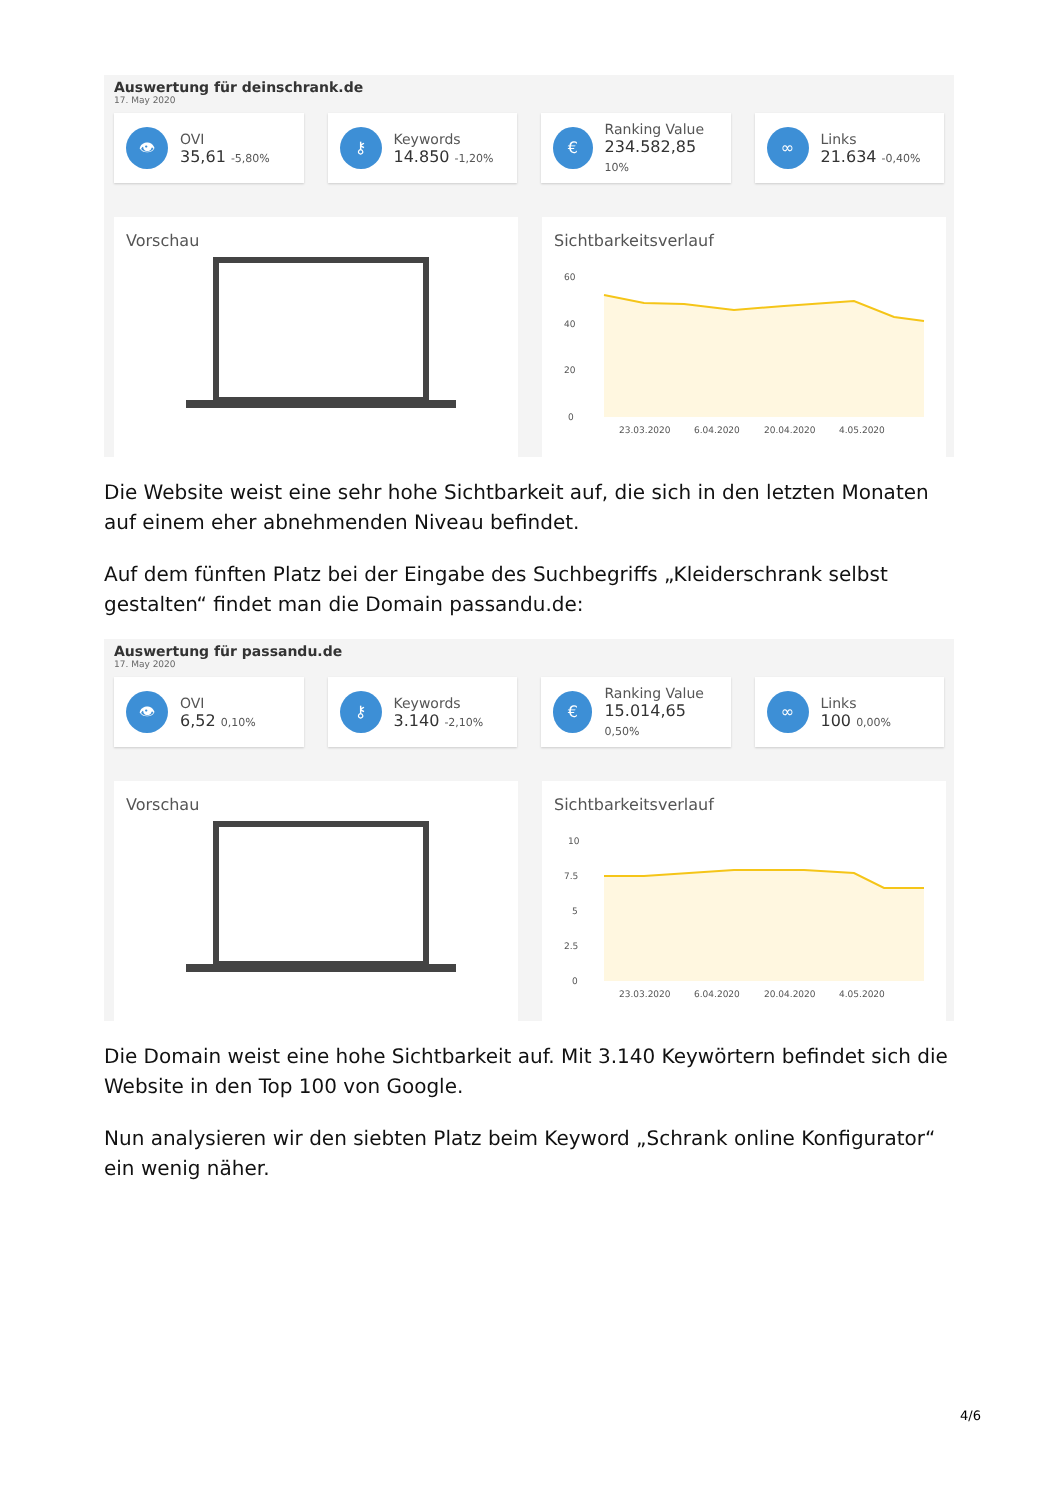Auswertung für deinschrank.de
17. May 2020
👁
OVI
35,61 -5,80%
⚷
Keywords
14.850 -1,20%
€
Ranking Value
234.582,85 10%
∞
Links
21.634 -0,40%
Vorschau Sichtbarkeitsverlauf
60
40
20
0
23.03.2020
6.04.2020
20.04.2020
4.05.2020
Die Website weist eine sehr hohe Sichtbarkeit auf, die sich in den letzten Monaten auf einem eher abnehmenden Niveau befindet.
Auf dem fünften Platz bei der Eingabe des Suchbegriffs „Kleiderschrank selbst gestalten“ findet man die Domain passandu.de:
Auswertung für passandu.de
17. May 2020
👁
OVI
6,52 0,10%
⚷
Keywords
3.140 -2,10%
€
Ranking Value
15.014,65 0,50%
∞
Links
100 0,00%
Vorschau Sichtbarkeitsverlauf
10
7.5
5
2.5
0
23.03.2020
6.04.2020
20.04.2020
4.05.2020
Die Domain weist eine hohe Sichtbarkeit auf. Mit 3.140 Keywörtern befindet sich die Website in den Top 100 von Google.
Nun analysieren wir den siebten Platz beim Keyword „Schrank online Konfigurator“ ein wenig näher.
4/6